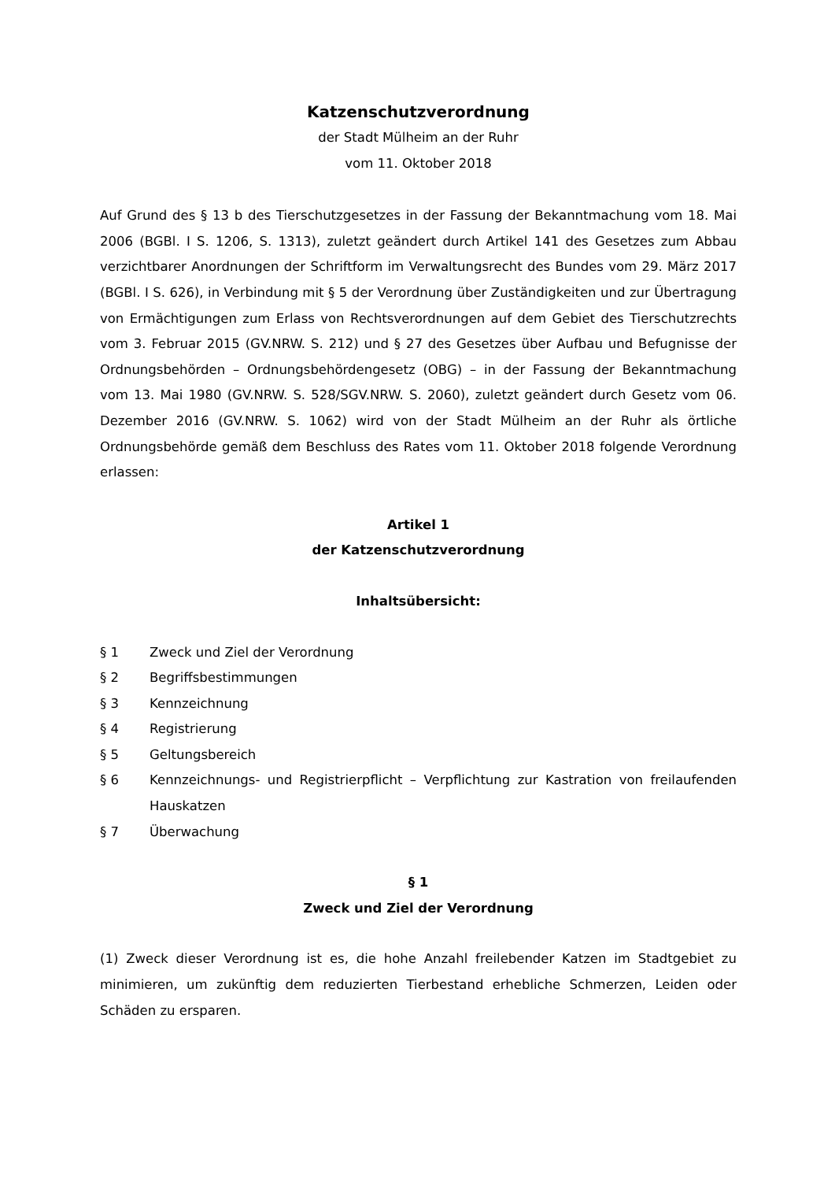Katzenschutzverordnung
der Stadt Mülheim an der Ruhr
vom 11. Oktober 2018
Auf Grund des § 13 b des Tierschutzgesetzes in der Fassung der Bekanntmachung vom 18. Mai 2006 (BGBl. I S. 1206, S. 1313), zuletzt geändert durch Artikel 141 des Geset­zes zum Abbau verzichtbarer Anordnungen der Schriftform im Verwaltungsrecht des Bundes vom 29. März 2017 (BGBl. I S. 626), in Verbindung mit § 5 der Verordnung über Zuständigkeiten und zur Übertragung von Ermächtigungen zum Erlass von Rechtsverord­nungen auf dem Gebiet des Tierschutzrechts vom 3. Februar 2015 (GV.NRW. S. 212) und § 27 des Gesetzes über Aufbau und Befugnisse der Ordnungsbehörden – Ordnungsbe­hördengesetz (OBG) – in der Fassung der Bekanntmachung vom 13. Mai 1980 (GV.NRW. S. 528/SGV.NRW. S. 2060), zuletzt geändert durch Gesetz vom 06. Dezember 2016 (GV.NRW. S. 1062) wird von der Stadt Mülheim an der Ruhr als örtliche Ordnungsbehör­de gemäß dem Beschluss des Rates vom 11. Oktober 2018 folgende Verordnung erlas­sen:
Artikel 1
der Katzenschutzverordnung
Inhaltsübersicht:
§ 1 Zweck und Ziel der Verordnung
§ 2 Begriffsbestimmungen
§ 3 Kennzeichnung
§ 4 Registrierung
§ 5 Geltungsbereich
§ 6 Kennzeichnungs- und Registrierpflicht – Verpflichtung zur Kastration von freilau­fenden Hauskatzen
§ 7 Überwachung
§ 1
Zweck und Ziel der Verordnung
(1) Zweck dieser Verordnung ist es, die hohe Anzahl freilebender Katzen im Stadtgebiet zu minimieren, um zukünftig dem reduzierten Tierbestand erhebliche Schmerzen, Leiden oder Schäden zu ersparen.